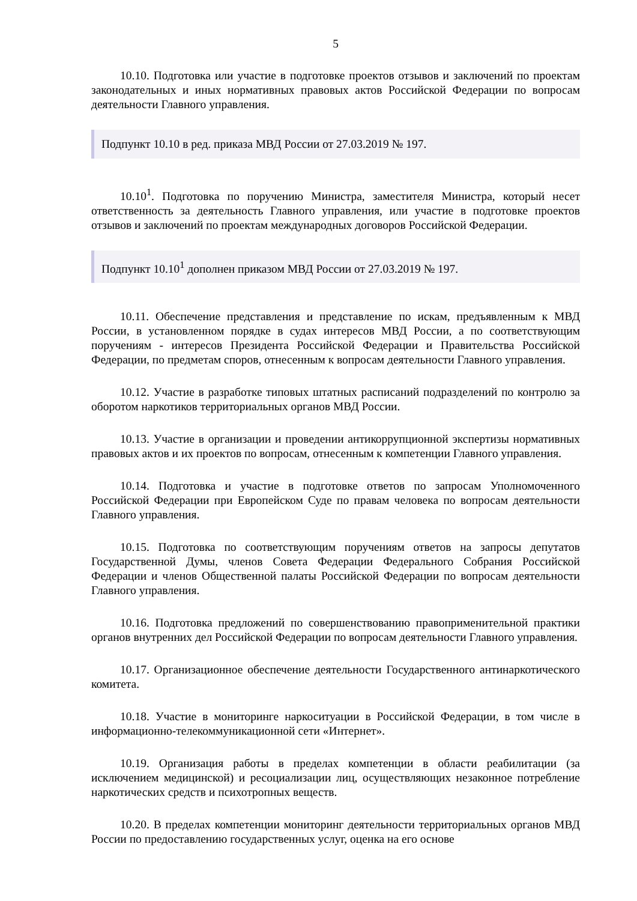5
10.10. Подготовка или участие в подготовке проектов отзывов и заключений по проектам законодательных и иных нормативных правовых актов Российской Федерации по вопросам деятельности Главного управления.
Подпункт 10.10 в ред. приказа МВД России от 27.03.2019 № 197.
10.10<sup>1</sup>. Подготовка по поручению Министра, заместителя Министра, который несет ответственность за деятельность Главного управления, или участие в подготовке проектов отзывов и заключений по проектам международных договоров Российской Федерации.
Подпункт 10.10<sup>1</sup> дополнен приказом МВД России от 27.03.2019 № 197.
10.11. Обеспечение представления и представление по искам, предъявленным к МВД России, в установленном порядке в судах интересов МВД России, а по соответствующим поручениям - интересов Президента Российской Федерации и Правительства Российской Федерации, по предметам споров, отнесенным к вопросам деятельности Главного управления.
10.12. Участие в разработке типовых штатных расписаний подразделений по контролю за оборотом наркотиков территориальных органов МВД России.
10.13. Участие в организации и проведении антикоррупционной экспертизы нормативных правовых актов и их проектов по вопросам, отнесенным к компетенции Главного управления.
10.14. Подготовка и участие в подготовке ответов по запросам Уполномоченного Российской Федерации при Европейском Суде по правам человека по вопросам деятельности Главного управления.
10.15. Подготовка по соответствующим поручениям ответов на запросы депутатов Государственной Думы, членов Совета Федерации Федерального Собрания Российской Федерации и членов Общественной палаты Российской Федерации по вопросам деятельности Главного управления.
10.16. Подготовка предложений по совершенствованию правоприменительной практики органов внутренних дел Российской Федерации по вопросам деятельности Главного управления.
10.17. Организационное обеспечение деятельности Государственного антинаркотического комитета.
10.18. Участие в мониторинге наркоситуации в Российской Федерации, в том числе в информационно-телекоммуникационной сети «Интернет».
10.19. Организация работы в пределах компетенции в области реабилитации (за исключением медицинской) и ресоциализации лиц, осуществляющих незаконное потребление наркотических средств и психотропных веществ.
10.20. В пределах компетенции мониторинг деятельности территориальных органов МВД России по предоставлению государственных услуг, оценка на его основе